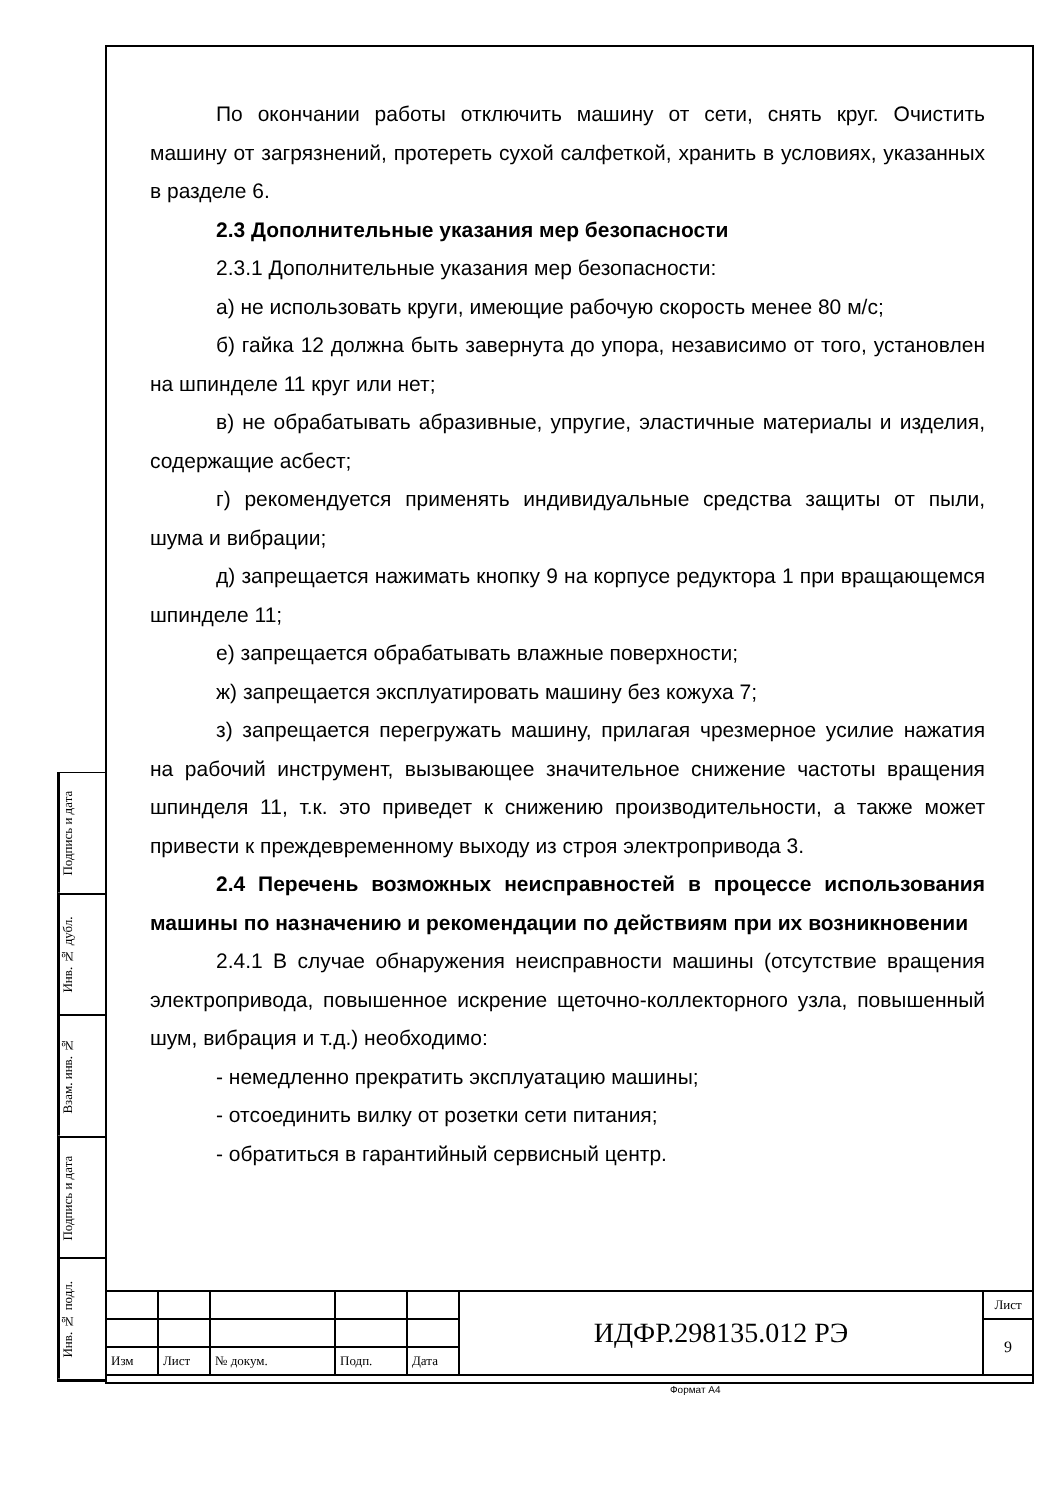Подпись и дата
Инв. № дубл.
Взам. инв. №
Подпись и дата
Инв. № подл.
По окончании работы отключить машину от сети, снять круг. Очистить машину от загрязнений, протереть сухой салфеткой, хранить в условиях, указанных в разделе 6.
2.3 Дополнительные указания мер безопасности
2.3.1 Дополнительные указания мер безопасности:
а) не использовать круги, имеющие рабочую скорость менее 80 м/с;
б) гайка 12 должна быть завернута до упора, независимо от того, установлен на шпинделе 11 круг или нет;
в) не обрабатывать абразивные, упругие, эластичные материалы и изделия, содержащие асбест;
г) рекомендуется применять индивидуальные средства защиты от пыли, шума и вибрации;
д) запрещается нажимать кнопку 9 на корпусе редуктора 1 при вращающемся шпинделе 11;
е) запрещается обрабатывать влажные поверхности;
ж) запрещается эксплуатировать машину без кожуха 7;
з) запрещается перегружать машину, прилагая чрезмерное усилие нажатия на рабочий инструмент, вызывающее значительное снижение частоты вращения шпинделя 11, т.к. это приведет к снижению производительности, а также может привести к преждевременному выходу из строя электропривода 3.
2.4 Перечень возможных неисправностей в процессе использования машины по назначению и рекомендации по действиям при их возникновении
2.4.1 В случае обнаружения неисправности машины (отсутствие вращения электропривода, повышенное искрение щеточно-коллекторного узла, повышенный шум, вибрация и т.д.) необходимо:
- немедленно прекратить эксплуатацию машины;
- отсоединить вилку от розетки сети питания;
- обратиться в гарантийный сервисный центр.
| | | | | | ИДФР.298135.012 РЭ | Лист |
| | | | | | | 9 |
| Изм | Лист | № докум. | Подп. | Дата | | |
Формат А4